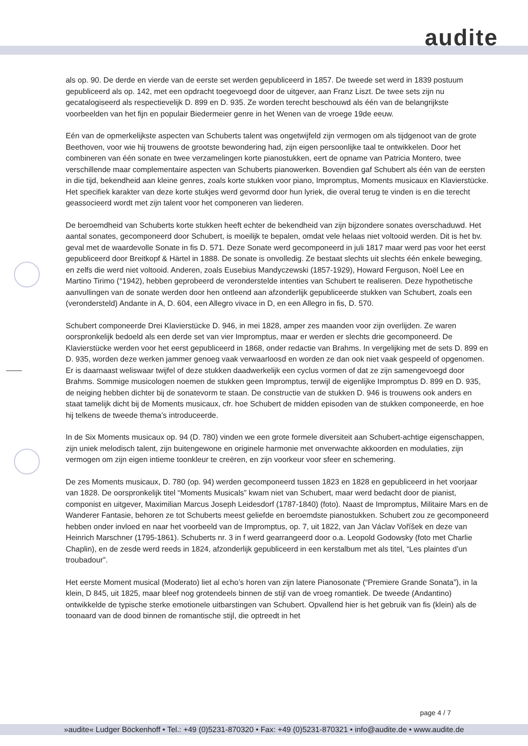audite
als op. 90. De derde en vierde van de eerste set werden gepubliceerd in 1857. De tweede set werd in 1839 postuum gepubliceerd als op. 142, met een opdracht toegevoegd door de uitgever, aan Franz Liszt. De twee sets zijn nu gecatalogiseerd als respectievelijk D. 899 en D. 935. Ze worden terecht beschouwd als één van de belangrijkste voorbeelden van het fijn en populair Biedermeier genre in het Wenen van de vroege 19de eeuw.
Eén van de opmerkelijkste aspecten van Schuberts talent was ongetwijfeld zijn vermogen om als tijdgenoot van de grote Beethoven, voor wie hij trouwens de grootste bewondering had, zijn eigen persoonlijke taal te ontwikkelen. Door het combineren van één sonate en twee verzamelingen korte pianostukken, eert de opname van Patricia Montero, twee verschillende maar complementaire aspecten van Schuberts pianowerken. Bovendien gaf Schubert als één van de eersten in die tijd, bekendheid aan kleine genres, zoals korte stukken voor piano, Impromptus, Moments musicaux en Klavierstücke. Het specifiek karakter van deze korte stukjes werd gevormd door hun lyriek, die overal terug te vinden is en die terecht geassocieerd wordt met zijn talent voor het componeren van liederen.
De beroemdheid van Schuberts korte stukken heeft echter de bekendheid van zijn bijzondere sonates overschaduwd. Het aantal sonates, gecomponeerd door Schubert, is moeilijk te bepalen, omdat vele helaas niet voltooid werden. Dit is het bv. geval met de waardevolle Sonate in fis D. 571. Deze Sonate werd gecomponeerd in juli 1817 maar werd pas voor het eerst gepubliceerd door Breitkopf & Härtel in 1888. De sonate is onvolledig. Ze bestaat slechts uit slechts één enkele beweging, en zelfs die werd niet voltooid. Anderen, zoals Eusebius Mandyczewski (1857-1929), Howard Ferguson, Noël Lee en Martino Tirimo (°1942), hebben geprobeerd de veronderstelde intenties van Schubert te realiseren. Deze hypothetische aanvullingen van de sonate werden door hen ontleend aan afzonderlijk gepubliceerde stukken van Schubert, zoals een (verondersteld) Andante in A, D. 604, een Allegro vivace in D, en een Allegro in fis, D. 570.
Schubert componeerde Drei Klavierstücke D. 946, in mei 1828, amper zes maanden voor zijn overlijden. Ze waren oorspronkelijk bedoeld als een derde set van vier Impromptus, maar er werden er slechts drie gecomponeerd. De Klavierstücke werden voor het eerst gepubliceerd in 1868, onder redactie van Brahms. In vergelijking met de sets D. 899 en D. 935, worden deze werken jammer genoeg vaak verwaarloosd en worden ze dan ook niet vaak gespeeld of opgenomen. Er is daarnaast weliswaar twijfel of deze stukken daadwerkelijk een cyclus vormen of dat ze zijn samengevoegd door Brahms. Sommige musicologen noemen de stukken geen Impromptus, terwijl de eigenlijke Impromptus D. 899 en D. 935, de neiging hebben dichter bij de sonatevorm te staan. De constructie van de stukken D. 946 is trouwens ook anders en staat tamelijk dicht bij de Moments musicaux, cfr. hoe Schubert de midden episoden van de stukken componeerde, en hoe hij telkens de tweede thema’s introduceerde.
In de Six Moments musicaux op. 94 (D. 780) vinden we een grote formele diversiteit aan Schubert-achtige eigenschappen, zijn uniek melodisch talent, zijn buitengewone en originele harmonie met onverwachte akkoorden en modulaties, zijn vermogen om zijn eigen intieme toonkleur te creëren, en zijn voorkeur voor sfeer en schemering.
De zes Moments musicaux, D. 780 (op. 94) werden gecomponeerd tussen 1823 en 1828 en gepubliceerd in het voorjaar van 1828. De oorspronkelijk titel “Moments Musicals” kwam niet van Schubert, maar werd bedacht door de pianist, componist en uitgever, Maximilian Marcus Joseph Leidesdorf (1787-1840) (foto). Naast de Impromptus, Militaire Mars en de Wanderer Fantasie, behoren ze tot Schuberts meest geliefde en beroemdste pianostukken. Schubert zou ze gecomponeerd hebben onder invloed en naar het voorbeeld van de Impromptus, op. 7, uit 1822, van Jan Václav Voříšek en deze van Heinrich Marschner (1795-1861). Schuberts nr. 3 in f werd gearrangeerd door o.a. Leopold Godowsky (foto met Charlie Chaplin), en de zesde werd reeds in 1824, afzonderlijk gepubliceerd in een kerstalbum met als titel, “Les plaintes d’un troubadour”.
Het eerste Moment musical (Moderato) liet al echo’s horen van zijn latere Pianosonate (“Premiere Grande Sonata”), in la klein, D 845, uit 1825, maar bleef nog grotendeels binnen de stijl van de vroeg romantiek. De tweede (Andantino) ontwikkelde de typische sterke emotionele uitbarstingen van Schubert. Opvallend hier is het gebruik van fis (klein) als de toonaard van de dood binnen de romantische stijl, die optreedt in het
page 4 / 7
»audite« Ludger Böckenhoff • Tel.: +49 (0)5231-870320 • Fax: +49 (0)5231-870321 • info@audite.de • www.audite.de